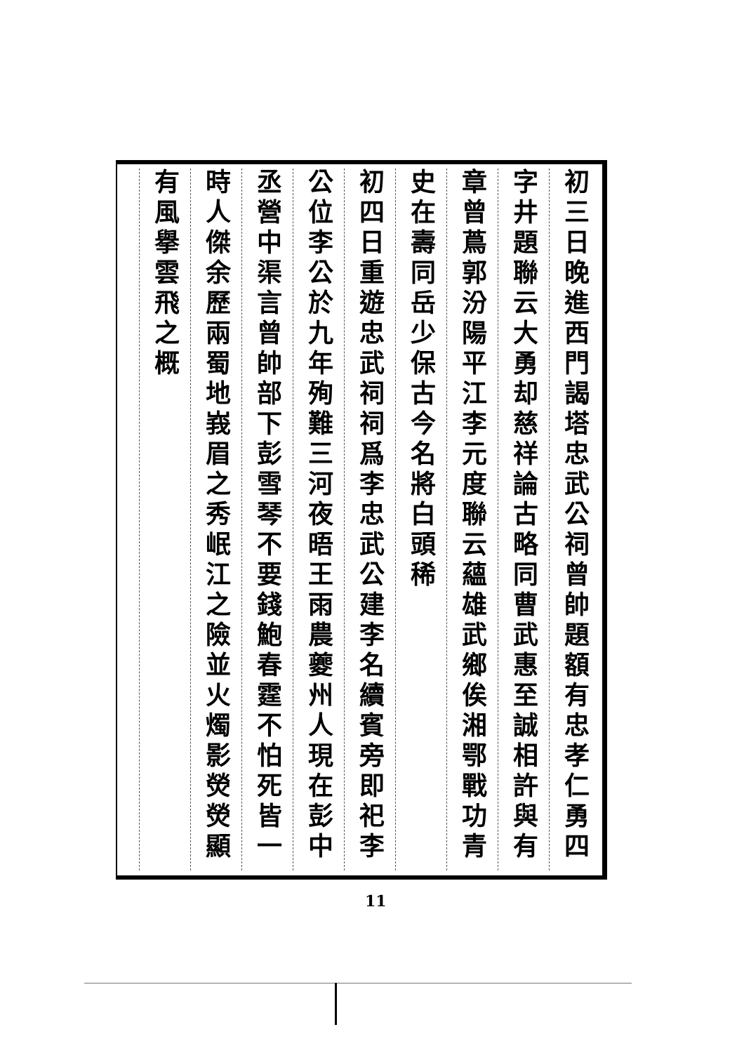初三日晚進西門謁塔忠武公祠曾帥題額有忠孝仁勇四
字井題聯云大勇却慈祥論古略同曹武惠至誠相許與有
章曾蔦郭汾陽平江李元度聯云蘊雄武鄉俟湘鄂戰功青
史在壽同岳少保古今名將白頭稀
初四日重遊忠武祠祠爲李忠武公建李名續賓旁即祀李
公位李公於九年殉難三河夜晤王雨農夔州人現在彭中
丞營中渠言曾帥部下彭雪琴不要錢鮑春霆不怕死皆一
時人傑余歷兩蜀地峩眉之秀岷江之險並火燭影熒熒顯
有風擧雲飛之概
11